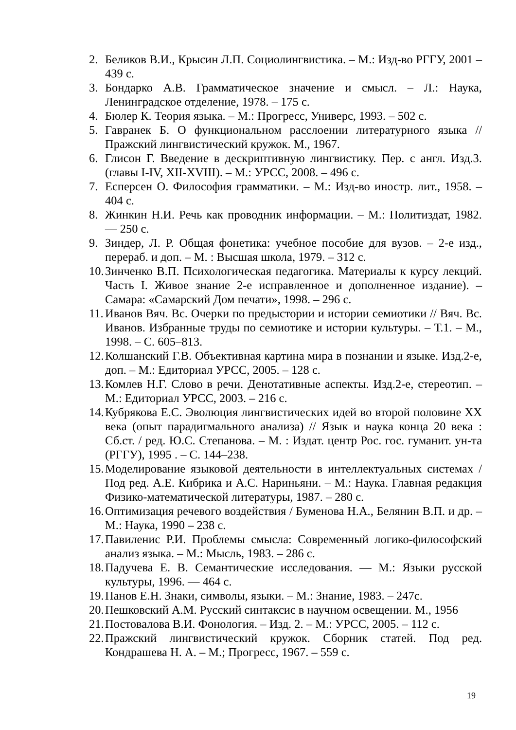2. Беликов В.И., Крысин Л.П. Социолингвистика. – М.: Изд-во РГГУ, 2001 – 439 с.
3. Бондарко А.В. Грамматическое значение и смысл. – Л.: Наука, Ленинградское отделение, 1978. – 175 с.
4. Бюлер К. Теория языка. – М.: Прогресс, Универс, 1993. – 502 с.
5. Гавранек Б. О функциональном расслоении литературного языка // Пражский лингвистический кружок. М., 1967.
6. Глисон Г. Введение в дескриптивную лингвистику. Пер. с англ. Изд.3. (главы I-IV, XII-XVIII). – М.: УРСС, 2008. – 496 с.
7. Есперсен О. Философия грамматики. – М.: Изд-во иностр. лит., 1958. – 404 с.
8. Жинкин Н.И. Речь как проводник информации. – М.: Политиздат, 1982. — 250 с.
9. Зиндер, Л. Р. Общая фонетика: учебное пособие для вузов. – 2-е изд., перераб. и доп. – М. : Высшая школа, 1979. – 312 с.
10. Зинченко В.П. Психологическая педагогика. Материалы к курсу лекций. Часть I. Живое знание 2-е исправленное и дополненное издание). – Самара: «Самарский Дом печати», 1998. – 296 с.
11. Иванов Вяч. Вс. Очерки по предыстории и истории семиотики // Вяч. Вс. Иванов. Избранные труды по семиотике и истории культуры. – Т.1. – М., 1998. – С. 605–813.
12. Колшанский Г.В. Объективная картина мира в познании и языке. Изд.2-е, доп. – М.: Едиториал УРСС, 2005. – 128 с.
13. Комлев Н.Г. Слово в речи. Денотативные аспекты. Изд.2-е, стереотип. – М.: Едиториал УРСС, 2003. – 216 с.
14. Кубрякова Е.С. Эволюция лингвистических идей во второй половине XX века (опыт парадигмального анализа) // Язык и наука конца 20 века : Сб.ст. / ред. Ю.С. Степанова. – М. : Издат. центр Рос. гос. гуманит. ун-та (РГГУ), 1995 . – С. 144–238.
15. Моделирование языковой деятельности в интеллектуальных системах / Под ред. А.Е. Кибрика и А.С. Нариньяни. – М.: Наука. Главная редакция Физико-математической литературы, 1987. – 280 с.
16. Оптимизация речевого воздействия / Буменова Н.А., Белянин В.П. и др. – М.: Наука, 1990 – 238 с.
17. Павиленис Р.И. Проблемы смысла: Современный логико-философский анализ языка. – М.: Мысль, 1983. – 286 с.
18. Падучева Е. В. Семантические исследования. — М.: Языки русской культуры, 1996. — 464 с.
19. Панов Е.Н. Знаки, символы, языки. – М.: Знание, 1983. – 247с.
20. Пешковский А.М. Русский синтаксис в научном освещении. М., 1956
21. Постовалова В.И. Фонология. – Изд. 2. – М.: УРСС, 2005. – 112 с.
22. Пражский лингвистический кружок. Сборник статей. Под ред. Кондрашева Н. А. – М.; Прогресс, 1967. – 559 с.
19